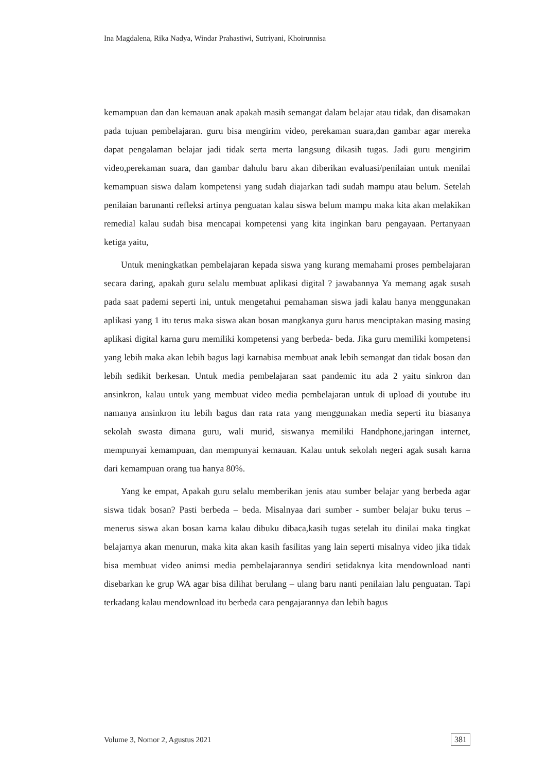Ina Magdalena, Rika Nadya, Windar Prahastiwi, Sutriyani, Khoirunnisa
kemampuan dan dan kemauan anak apakah masih semangat dalam belajar atau tidak, dan disamakan pada tujuan pembelajaran. guru bisa mengirim video, perekaman suara,dan gambar agar mereka dapat pengalaman belajar jadi tidak serta merta langsung dikasih tugas. Jadi guru mengirim video,perekaman suara, dan gambar dahulu baru akan diberikan evaluasi/penilaian untuk menilai kemampuan siswa dalam kompetensi yang sudah diajarkan tadi sudah mampu atau belum. Setelah penilaian barunanti refleksi artinya penguatan kalau siswa belum mampu maka kita akan melakikan remedial kalau sudah bisa mencapai kompetensi yang kita inginkan baru pengayaan. Pertanyaan ketiga yaitu,
Untuk meningkatkan pembelajaran kepada siswa yang kurang memahami proses pembelajaran secara daring, apakah guru selalu membuat aplikasi digital ? jawabannya Ya memang agak susah pada saat pademi seperti ini, untuk mengetahui pemahaman siswa jadi kalau hanya menggunakan aplikasi yang 1 itu terus maka siswa akan bosan mangkanya guru harus menciptakan masing masing aplikasi digital karna guru memiliki kompetensi yang berbeda- beda. Jika guru memiliki kompetensi yang lebih maka akan lebih bagus lagi karnabisa membuat anak lebih semangat dan tidak bosan dan lebih sedikit berkesan. Untuk media pembelajaran saat pandemic itu ada 2 yaitu sinkron dan ansinkron, kalau untuk yang membuat video media pembelajaran untuk di upload di youtube itu namanya ansinkron itu lebih bagus dan rata rata yang menggunakan media seperti itu biasanya sekolah swasta dimana guru, wali murid, siswanya memiliki Handphone,jaringan internet, mempunyai kemampuan, dan mempunyai kemauan. Kalau untuk sekolah negeri agak susah karna dari kemampuan orang tua hanya 80%.
Yang ke empat, Apakah guru selalu memberikan jenis atau sumber belajar yang berbeda agar siswa tidak bosan? Pasti berbeda – beda. Misalnyaa dari sumber - sumber belajar buku terus –menerus siswa akan bosan karna kalau dibuku dibaca,kasih tugas setelah itu dinilai maka tingkat belajarnya akan menurun, maka kita akan kasih fasilitas yang lain seperti misalnya video jika tidak bisa membuat video animsi media pembelajarannya sendiri setidaknya kita mendownload nanti disebarkan ke grup WA agar bisa dilihat berulang – ulang baru nanti penilaian lalu penguatan. Tapi terkadang kalau mendownload itu berbeda cara pengajarannya dan lebih bagus
Volume 3, Nomor 2, Agustus 2021 381